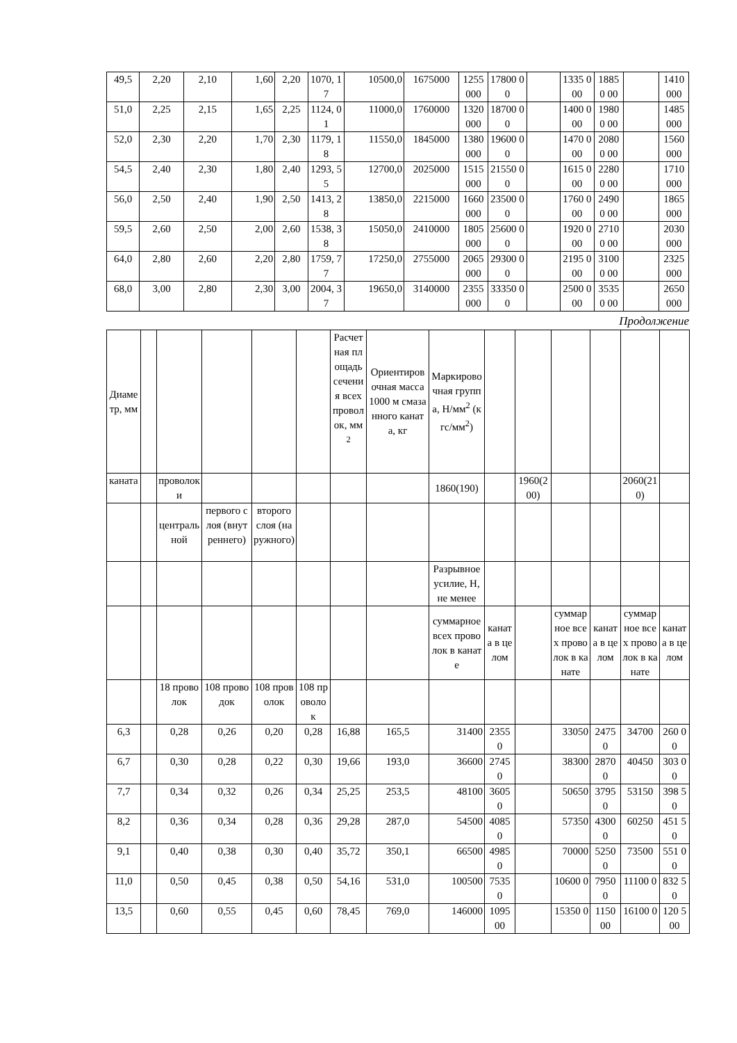| 49,5 | 2,20 | 2,10 | 1,60 | 2,20 | 1070, 17 | 10500,0 | 1675000 | 1255 000 | 17800 00 | | 1335 000 | 18850 00 | | 1410 000 |
| 51,0 | 2,25 | 2,15 | 1,65 | 2,25 | 1124, 01 | 11000,0 | 1760000 | 1320 000 | 18700 00 | | 1400 000 | 19800 00 | | 1485 000 |
| 52,0 | 2,30 | 2,20 | 1,70 | 2,30 | 1179, 18 | 11550,0 | 1845000 | 1380 000 | 19600 00 | | 1470 000 | 20800 00 | | 1560 000 |
| 54,5 | 2,40 | 2,30 | 1,80 | 2,40 | 1293, 55 | 12700,0 | 2025000 | 1515 000 | 21550 00 | | 1615 000 | 22800 00 | | 1710 000 |
| 56,0 | 2,50 | 2,40 | 1,90 | 2,50 | 1413, 28 | 13850,0 | 2215000 | 1660 000 | 23500 00 | | 1760 000 | 24900 00 | | 1865 000 |
| 59,5 | 2,60 | 2,50 | 2,00 | 2,60 | 1538, 38 | 15050,0 | 2410000 | 1805 000 | 25600 00 | | 1920 000 | 27100 00 | | 2030 000 |
| 64,0 | 2,80 | 2,60 | 2,20 | 2,80 | 1759, 77 | 17250,0 | 2755000 | 2065 000 | 29300 00 | | 2195 000 | 31000 00 | | 2325 000 |
| 68,0 | 3,00 | 2,80 | 2,30 | 3,00 | 2004, 37 | 19650,0 | 3140000 | 2355 000 | 33350 00 | | 2500 000 | 35350 00 | | 2650 000 |
Продолжение
| Диаметр, мм | | | | | | Расчетная площадь сечения всех проволок, мм<sup>2</sup> | Ориентировочная масса 1000 м смазанного каната, кг | Маркировочная группа, Н/мм<sup>2</sup> (кгс/мм<sup>2</sup>) | | | | | | |
| каната | | проволоки | | | | | | 1860(190) | | 1960(200) | | | 2060(210) | |
| | | центральной | первого слоя (внутреннего) | второго слоя (наружного) | | | | | | | | | | |
| | | | | | | | | Разрывное усилие, Н, не менее | | | | | | |
| | | | | | | | | суммарное всех проволок в канате | каната в целом | | суммарное всех проволок в канате | каната в целом | суммарное всех проволок в канате | каната в целом |
| | | 18 проволок | 108 проводок | 108 проволок | 108 проволок | | | | | | | | | |
| 6,3 | | 0,28 | 0,26 | 0,20 | 0,28 | 16,88 | 165,5 | 31400 | 2355 0 | | 33050 | 2475 0 | 34700 | 260 00 |
| 6,7 | | 0,30 | 0,28 | 0,22 | 0,30 | 19,66 | 193,0 | 36600 | 2745 0 | | 38300 | 2870 0 | 40450 | 303 00 |
| 7,7 | | 0,34 | 0,32 | 0,26 | 0,34 | 25,25 | 253,5 | 48100 | 3605 0 | | 50650 | 3795 0 | 53150 | 398 50 |
| 8,2 | | 0,36 | 0,34 | 0,28 | 0,36 | 29,28 | 287,0 | 54500 | 4085 0 | | 57350 | 4300 0 | 60250 | 451 50 |
| 9,1 | | 0,40 | 0,38 | 0,30 | 0,40 | 35,72 | 350,1 | 66500 | 4985 0 | | 70000 | 5250 0 | 73500 | 551 00 |
| 11,0 | | 0,50 | 0,45 | 0,38 | 0,50 | 54,16 | 531,0 | 100500 | 7535 0 | | 10600 0 | 7950 0 | 11100 0 | 832 50 |
| 13,5 | | 0,60 | 0,55 | 0,45 | 0,60 | 78,45 | 769,0 | 146000 | 1095 00 | | 15350 0 | 1150 00 | 16100 0 | 120 500 |